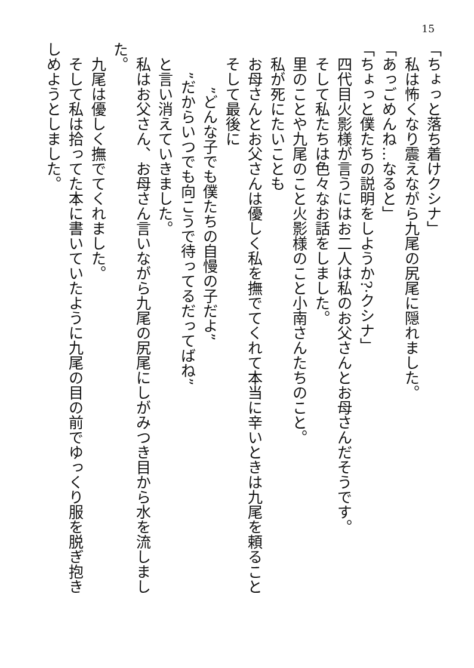15
「ちょっと落ち着けクシナ」
　私は怖くなり震えながら九尾の尻尾に隠れました。
「あっごめんね…なると」
「ちょっと僕たちの説明をしようか?·クシナ」
　四代目火影様が言うにはお二人は私のお父さんとお母さんだそうです。
　そして私たちは色々なお話をしました。
　里のことや九尾のこと火影様のこと小南さんたちのこと。
　私が死にたいことも
　お母さんとお父さんは優しく私を撫でてくれて本当に辛いときは九尾を頼ること
　そして最後に
　　　”どんな子でも僕たちの自慢の子だよ”
　　”だからいつでも向こうで待ってるだってばね”
　と言い消えていきました。
　私はお父さん、お母さん言いながら九尾の尻尾にしがみつき目から水を流しました。
　九尾は優しく撫でてくれました。
　そして私は拾ってた本に書いていたように九尾の目の前でゆっくり服を脱ぎ抱きしめようとしました。